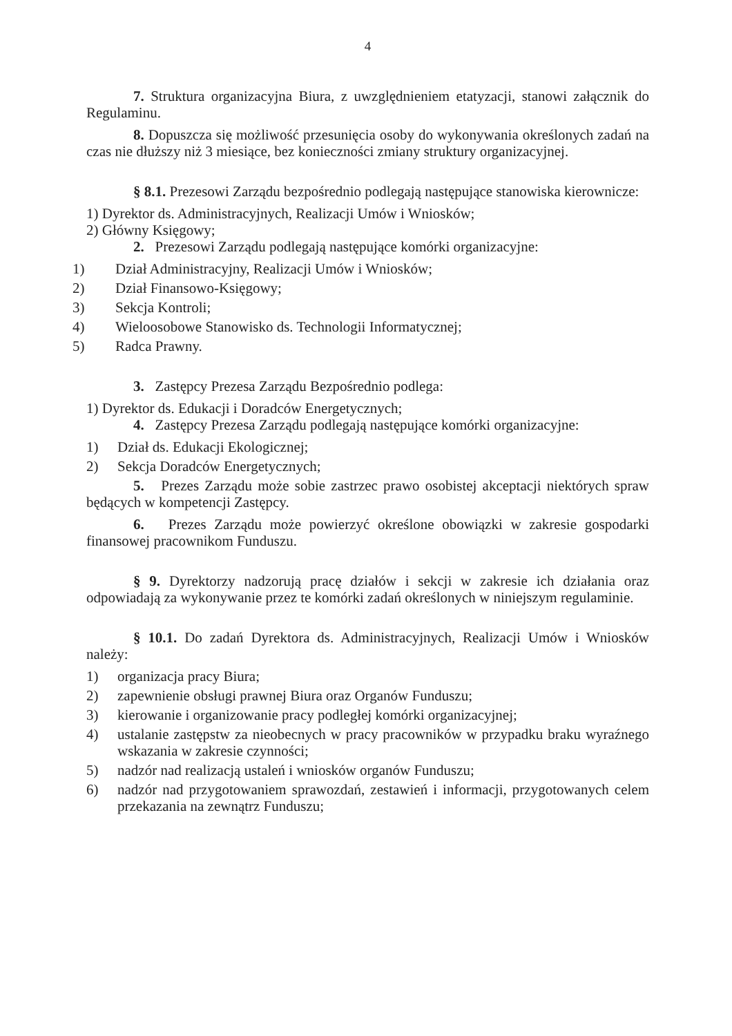4
7. Struktura organizacyjna Biura, z uwzględnieniem etatyzacji, stanowi załącznik do Regulaminu.
8. Dopuszcza się możliwość przesunięcia osoby do wykonywania określonych zadań na czas nie dłuższy niż 3 miesiące, bez konieczności zmiany struktury organizacyjnej.
§ 8.1. Prezesowi Zarządu bezpośrednio podlegają następujące stanowiska kierownicze:
1) Dyrektor ds. Administracyjnych, Realizacji Umów i Wniosków;
2) Główny Księgowy;
2. Prezesowi Zarządu podlegają następujące komórki organizacyjne:
1) Dział Administracyjny, Realizacji Umów i Wniosków;
2) Dział Finansowo-Księgowy;
3) Sekcja Kontroli;
4) Wieloosobowe Stanowisko ds. Technologii Informatycznej;
5) Radca Prawny.
3. Zastępcy Prezesa Zarządu Bezpośrednio podlega:
1) Dyrektor ds. Edukacji i Doradców Energetycznych;
4. Zastępcy Prezesa Zarządu podlegają następujące komórki organizacyjne:
1) Dział ds. Edukacji Ekologicznej;
2) Sekcja Doradców Energetycznych;
5. Prezes Zarządu może sobie zastrzec prawo osobistej akceptacji niektórych spraw będących w kompetencji Zastępcy.
6. Prezes Zarządu może powierzyć określone obowiązki w zakresie gospodarki finansowej pracownikom Funduszu.
§ 9. Dyrektorzy nadzorują pracę działów i sekcji w zakresie ich działania oraz odpowiadają za wykonywanie przez te komórki zadań określonych w niniejszym regulaminie.
§ 10.1. Do zadań Dyrektora ds. Administracyjnych, Realizacji Umów i Wniosków należy:
1) organizacja pracy Biura;
2) zapewnienie obsługi prawnej Biura oraz Organów Funduszu;
3) kierowanie i organizowanie pracy podległej komórki organizacyjnej;
4) ustalanie zastępstw za nieobecnych w pracy pracowników w przypadku braku wyraźnego wskazania w zakresie czynności;
5) nadzór nad realizacją ustaleń i wniosków organów Funduszu;
6) nadzór nad przygotowaniem sprawozdań, zestawień i informacji, przygotowanych celem przekazania na zewnątrz Funduszu;